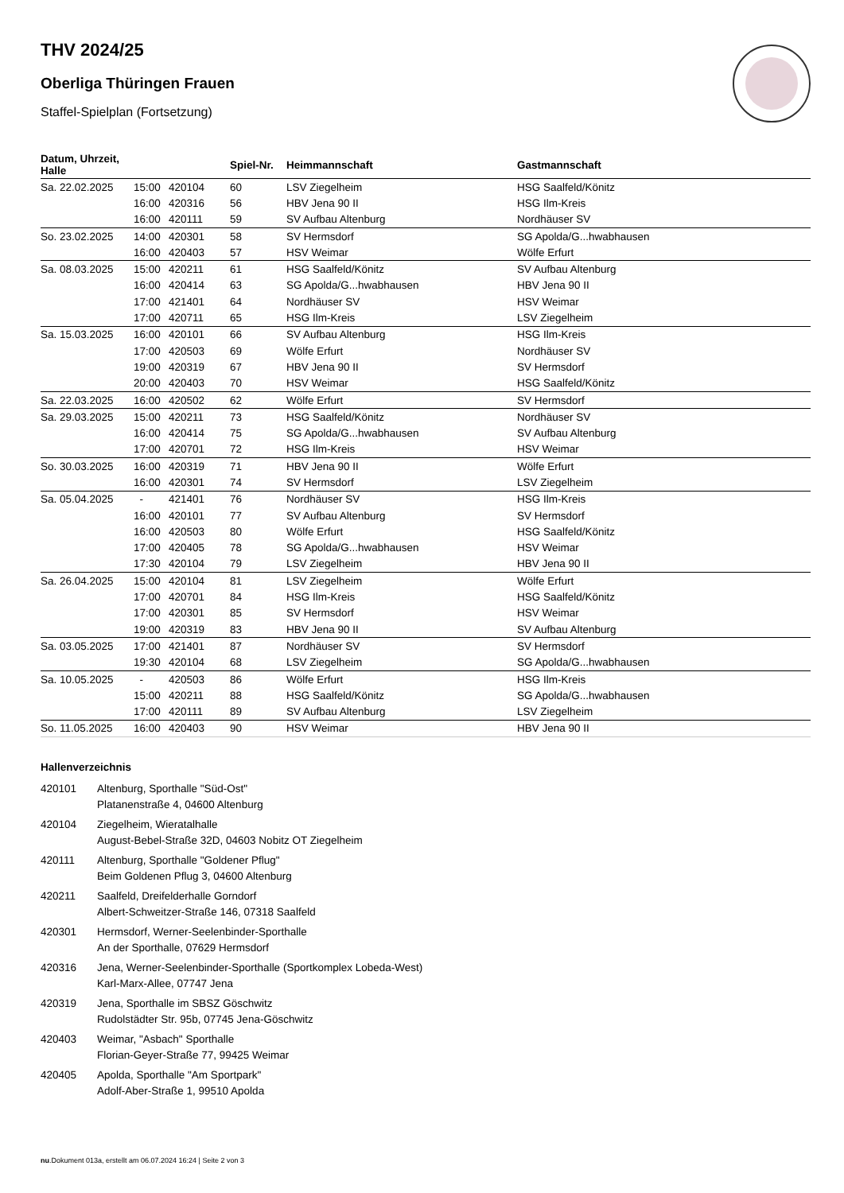THV 2024/25
Oberliga Thüringen Frauen
Staffel-Spielplan (Fortsetzung)
| Datum, Uhrzeit, Halle | | | Spiel-Nr. | Heimmannschaft | Gastmannschaft |
| --- | --- | --- | --- | --- | --- |
| Sa. 22.02.2025 | 15:00 | 420104 | 60 | LSV Ziegelheim | HSG Saalfeld/Könitz |
| | 16:00 | 420316 | 56 | HBV Jena 90 II | HSG Ilm-Kreis |
| | 16:00 | 420111 | 59 | SV Aufbau Altenburg | Nordhäuser SV |
| So. 23.02.2025 | 14:00 | 420301 | 58 | SV Hermsdorf | SG Apolda/G...hwabhausen |
| | 16:00 | 420403 | 57 | HSV Weimar | Wölfe Erfurt |
| Sa. 08.03.2025 | 15:00 | 420211 | 61 | HSG Saalfeld/Könitz | SV Aufbau Altenburg |
| | 16:00 | 420414 | 63 | SG Apolda/G...hwabhausen | HBV Jena 90 II |
| | 17:00 | 421401 | 64 | Nordhäuser SV | HSV Weimar |
| | 17:00 | 420711 | 65 | HSG Ilm-Kreis | LSV Ziegelheim |
| Sa. 15.03.2025 | 16:00 | 420101 | 66 | SV Aufbau Altenburg | HSG Ilm-Kreis |
| | 17:00 | 420503 | 69 | Wölfe Erfurt | Nordhäuser SV |
| | 19:00 | 420319 | 67 | HBV Jena 90 II | SV Hermsdorf |
| | 20:00 | 420403 | 70 | HSV Weimar | HSG Saalfeld/Könitz |
| Sa. 22.03.2025 | 16:00 | 420502 | 62 | Wölfe Erfurt | SV Hermsdorf |
| Sa. 29.03.2025 | 15:00 | 420211 | 73 | HSG Saalfeld/Könitz | Nordhäuser SV |
| | 16:00 | 420414 | 75 | SG Apolda/G...hwabhausen | SV Aufbau Altenburg |
| | 17:00 | 420701 | 72 | HSG Ilm-Kreis | HSV Weimar |
| So. 30.03.2025 | 16:00 | 420319 | 71 | HBV Jena 90 II | Wölfe Erfurt |
| | 16:00 | 420301 | 74 | SV Hermsdorf | LSV Ziegelheim |
| Sa. 05.04.2025 | - | 421401 | 76 | Nordhäuser SV | HSG Ilm-Kreis |
| | 16:00 | 420101 | 77 | SV Aufbau Altenburg | SV Hermsdorf |
| | 16:00 | 420503 | 80 | Wölfe Erfurt | HSG Saalfeld/Könitz |
| | 17:00 | 420405 | 78 | SG Apolda/G...hwabhausen | HSV Weimar |
| | 17:30 | 420104 | 79 | LSV Ziegelheim | HBV Jena 90 II |
| Sa. 26.04.2025 | 15:00 | 420104 | 81 | LSV Ziegelheim | Wölfe Erfurt |
| | 17:00 | 420701 | 84 | HSG Ilm-Kreis | HSG Saalfeld/Könitz |
| | 17:00 | 420301 | 85 | SV Hermsdorf | HSV Weimar |
| | 19:00 | 420319 | 83 | HBV Jena 90 II | SV Aufbau Altenburg |
| Sa. 03.05.2025 | 17:00 | 421401 | 87 | Nordhäuser SV | SV Hermsdorf |
| | 19:30 | 420104 | 68 | LSV Ziegelheim | SG Apolda/G...hwabhausen |
| Sa. 10.05.2025 | - | 420503 | 86 | Wölfe Erfurt | HSG Ilm-Kreis |
| | 15:00 | 420211 | 88 | HSG Saalfeld/Könitz | SG Apolda/G...hwabhausen |
| | 17:00 | 420111 | 89 | SV Aufbau Altenburg | LSV Ziegelheim |
| So. 11.05.2025 | 16:00 | 420403 | 90 | HSV Weimar | HBV Jena 90 II |
Hallenverzeichnis
420101 Altenburg, Sporthalle "Süd-Ost"
Platanenstraße 4, 04600 Altenburg
420104 Ziegelheim, Wieratalhalle
August-Bebel-Straße 32D, 04603 Nobitz OT Ziegelheim
420111 Altenburg, Sporthalle "Goldener Pflug"
Beim Goldenen Pflug 3, 04600 Altenburg
420211 Saalfeld, Dreifelderhalle Gorndorf
Albert-Schweitzer-Straße 146, 07318 Saalfeld
420301 Hermsdorf, Werner-Seelenbinder-Sporthalle
An der Sporthalle, 07629 Hermsdorf
420316 Jena, Werner-Seelenbinder-Sporthalle (Sportkomplex Lobeda-West)
Karl-Marx-Allee, 07747 Jena
420319 Jena, Sporthalle im SBSZ Göschwitz
Rudolstädter Str. 95b, 07745 Jena-Göschwitz
420403 Weimar, "Asbach" Sporthalle
Florian-Geyer-Straße 77, 99425 Weimar
420405 Apolda, Sporthalle "Am Sportpark"
Adolf-Aber-Straße 1, 99510 Apolda
nu.Dokument 013a, erstellt am 06.07.2024 16:24 | Seite 2 von 3